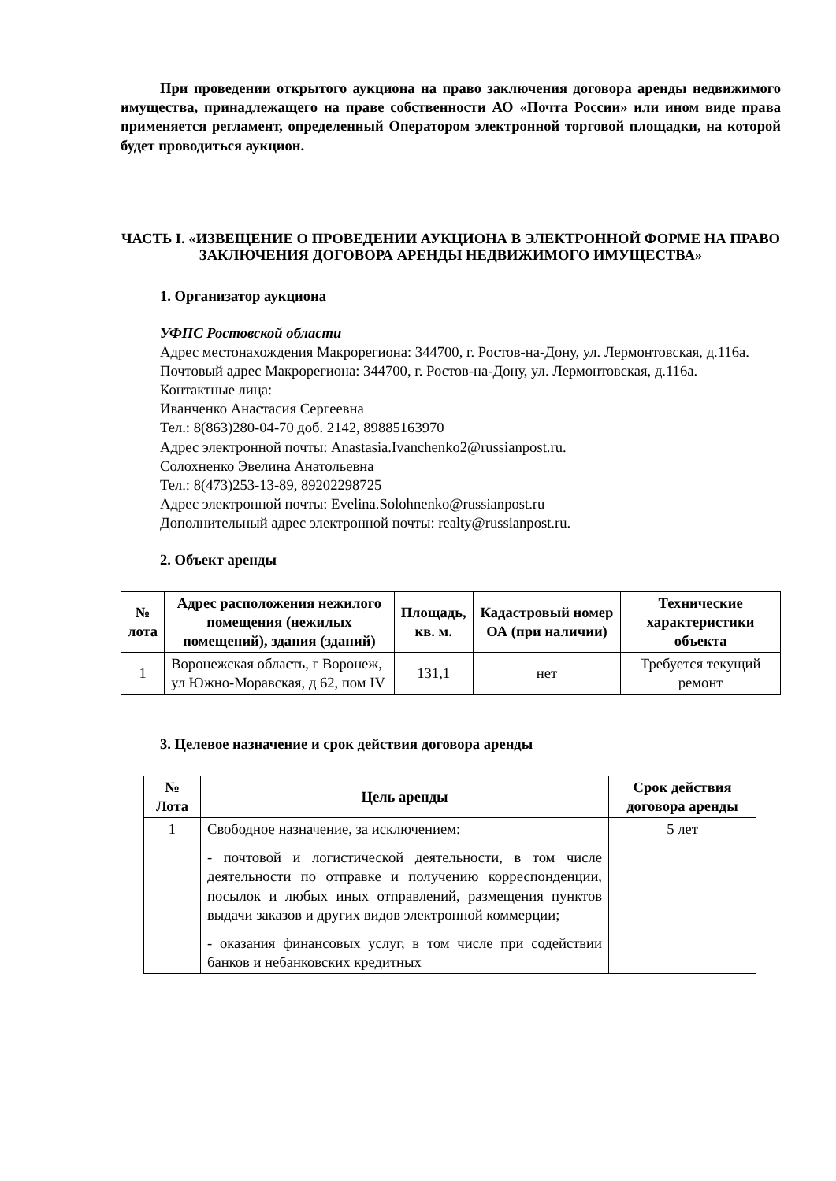При проведении открытого аукциона на право заключения договора аренды недвижимого имущества, принадлежащего на праве собственности АО «Почта России» или ином виде права применяется регламент, определенный Оператором электронной торговой площадки, на которой будет проводиться аукцион.
ЧАСТЬ I. «ИЗВЕЩЕНИЕ О ПРОВЕДЕНИИ АУКЦИОНА В ЭЛЕКТРОННОЙ ФОРМЕ НА ПРАВО ЗАКЛЮЧЕНИЯ ДОГОВОРА АРЕНДЫ НЕДВИЖИМОГО ИМУЩЕСТВА»
1. Организатор аукциона
УФПС Ростовской области
Адрес местонахождения Макрорегиона: 344700, г. Ростов-на-Дону, ул. Лермонтовская, д.116а.
Почтовый адрес Макрорегиона: 344700, г. Ростов-на-Дону, ул. Лермонтовская, д.116а.
Контактные лица:
Иванченко Анастасия Сергеевна
Тел.: 8(863)280-04-70 доб. 2142, 89885163970
Адрес электронной почты: Anastasia.Ivanchenko2@russianpost.ru.
Солохненко Эвелина Анатольевна
Тел.: 8(473)253-13-89, 89202298725
Адрес электронной почты: Evelina.Solohnenko@russianpost.ru
Дополнительный адрес электронной почты: realty@russianpost.ru.
2. Объект аренды
| № лота | Адрес расположения нежилого помещения (нежилых помещений), здания (зданий) | Площадь, кв. м. | Кадастровый номер ОА (при наличии) | Технические характеристики объекта |
| --- | --- | --- | --- | --- |
| 1 | Воронежская область, г Воронеж, ул Южно-Моравская, д 62, пом IV | 131,1 | нет | Требуется текущий ремонт |
3. Целевое назначение и срок действия договора аренды
| № Лота | Цель аренды | Срок действия договора аренды |
| --- | --- | --- |
| 1 | Свободное назначение, за исключением: - почтовой и логистической деятельности, в том числе деятельности по отправке и получению корреспонденции, посылок и любых иных отправлений, размещения пунктов выдачи заказов и других видов электронной коммерции; - оказания финансовых услуг, в том числе при содействии банков и небанковских кредитных | 5 лет |